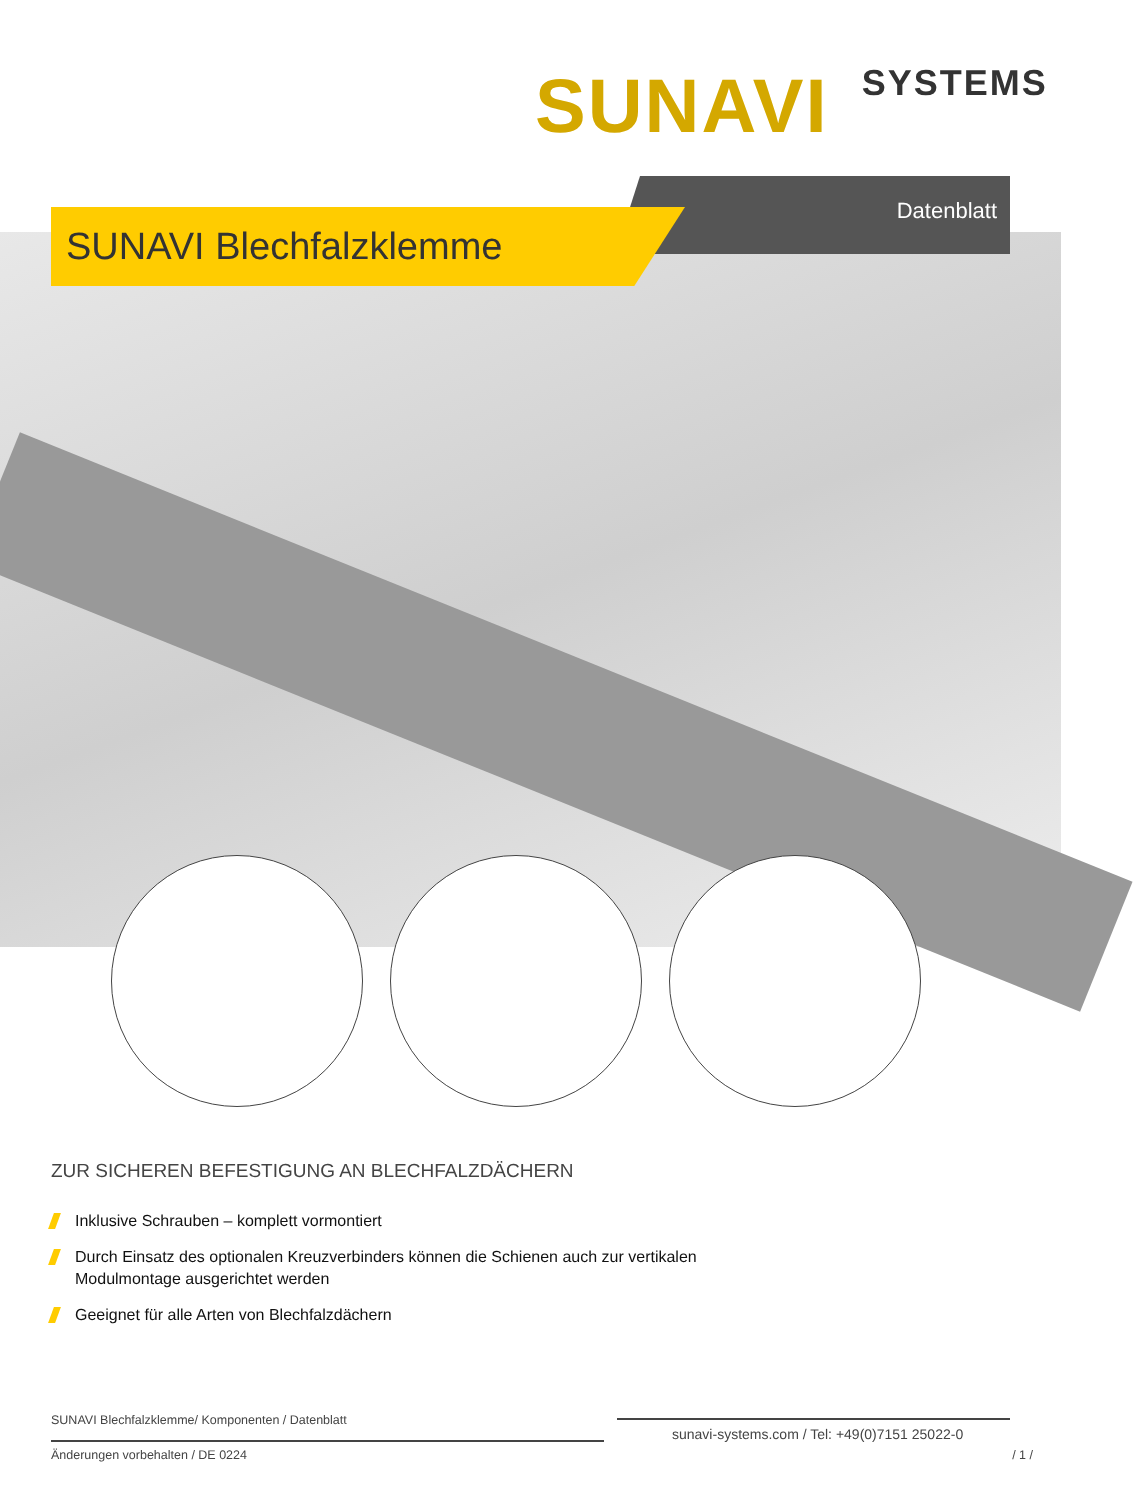SUNAVI SYSTEMS
Datenblatt
SUNAVI Blechfalzklemme
ZUR SICHEREN BEFESTIGUNG AN BLECHFALZDÄCHERN
Inklusive Schrauben – komplett vormontiert
Durch Einsatz des optionalen Kreuzverbinders können die Schienen auch zur vertikalen
Modulmontage ausgerichtet werden
Geeignet für alle Arten von Blechfalzdächern
SUNAVI Blechfalzklemme/ Komponenten / Datenblatt
sunavi-systems.com / Tel: +49(0)7151 25022-0
Änderungen vorbehalten / DE 0224
/ 1 /